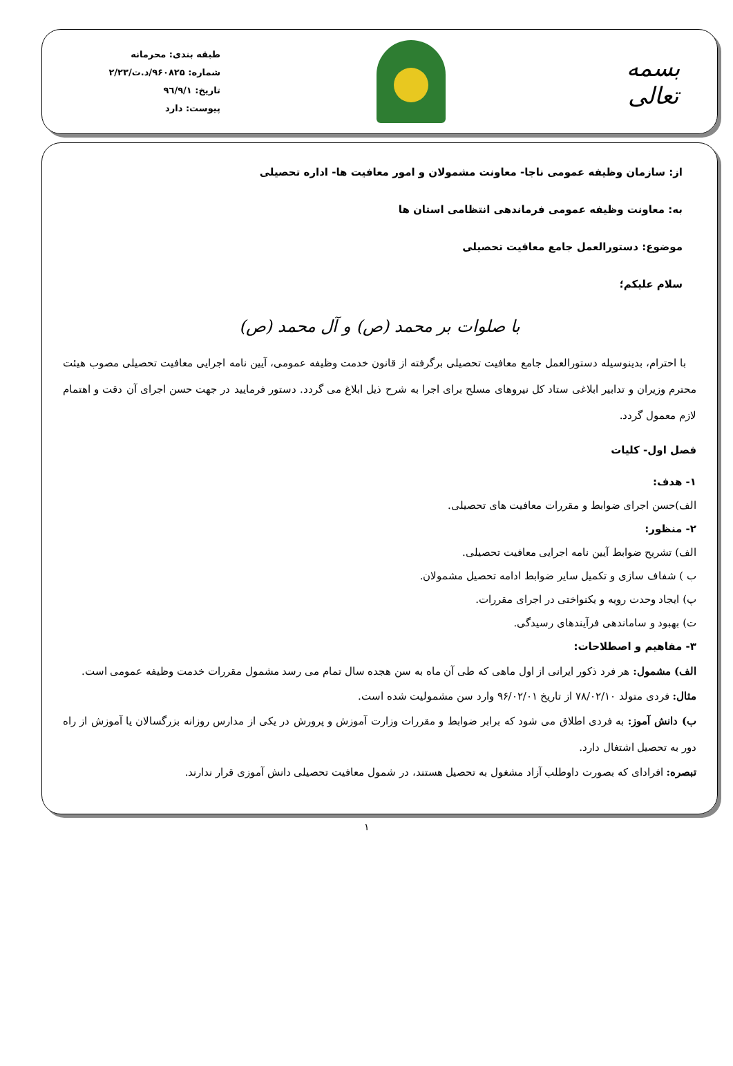بسمه تعالی
طبقه بندی: محرمانه
شماره: ۹۶۰۸۲۵/د.ت/۲/۲۳
تاریخ: ۹٦/۹/۱
پیوست: دارد
از: سازمان وظیفه عمومی ناجا- معاونت مشمولان و امور معافیت ها- اداره تحصیلی
به: معاونت وظیفه عمومی فرماندهی انتظامی استان ها
موضوع: دستورالعمل جامع معافیت تحصیلی
سلام علیکم؛
با صلوات بر محمد (ص) و آل محمد (ص)
با احترام، بدینوسیله دستورالعمل جامع معافیت تحصیلی برگرفته از قانون خدمت وظیفه عمومی، آیین نامه اجرایی معافیت تحصیلی مصوب هیئت محترم وزیران و تدابیر ابلاغی ستاد کل نیروهای مسلح برای اجرا به شرح ذیل ابلاغ می گردد. دستور فرمایید در جهت حسن اجرای آن دقت و اهتمام لازم معمول گردد.
فصل اول- کلیات
۱- هدف:
الف)حسن اجرای ضوابط و مقررات معافیت های تحصیلی.
۲- منظور:
الف) تشریح ضوابط آیین نامه اجرایی معافیت تحصیلی.
ب ) شفاف سازی و تکمیل سایر ضوابط ادامه تحصیل مشمولان.
پ) ایجاد وحدت رویه و یکنواختی در اجرای مقررات.
ت) بهبود و ساماندهی فرآیندهای رسیدگی.
۳- مفاهیم و اصطلاحات:
الف) مشمول: هر فرد ذکور ایرانی از اول ماهی که طی آن ماه به سن هجده سال تمام می رسد مشمول مقررات خدمت وظیفه عمومی است.
مثال: فردی متولد ۷۸/۰۲/۱۰ از تاریخ ۹۶/۰۲/۰۱ وارد سن مشمولیت شده است.
ب) دانش آموز: به فردی اطلاق می شود که برابر ضوابط و مقررات وزارت آموزش و پرورش در یکی از مدارس روزانه بزرگسالان یا آموزش از راه دور به تحصیل اشتغال دارد.
تبصره: افرادای که بصورت داوطلب آزاد مشغول به تحصیل هستند، در شمول معافیت تحصیلی دانش آموزی قرار ندارند.
۱